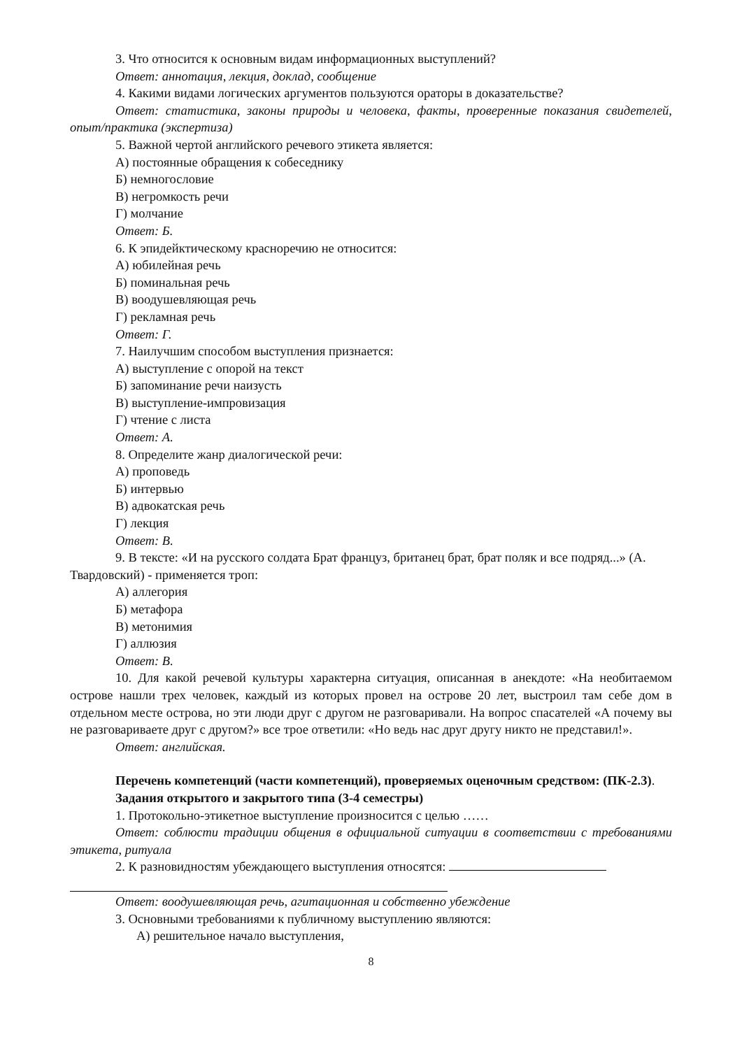3. Что относится к основным видам информационных выступлений?
Ответ: аннотация, лекция, доклад, сообщение
4. Какими видами логических аргументов пользуются ораторы в доказательстве?
Ответ: статистика, законы природы и человека, факты, проверенные показания свидетелей, опыт/практика (экспертиза)
5. Важной чертой английского речевого этикета является:
А) постоянные обращения к собеседнику
Б) немногословие
В) негромкость речи
Г) молчание
Ответ: Б.
6. К эпидейктическому красноречию не относится:
А) юбилейная речь
Б) поминальная речь
В) воодушевляющая речь
Г) рекламная речь
Ответ: Г.
7. Наилучшим способом выступления признается:
А) выступление с опорой на текст
Б) запоминание речи наизусть
В) выступление-импровизация
Г) чтение с листа
Ответ: А.
8. Определите жанр диалогической речи:
А) проповедь
Б) интервью
В) адвокатская речь
Г) лекция
Ответ: В.
9. В тексте: «И на русского солдата Брат француз, британец брат, брат поляк и все подряд...» (А. Твардовский) - применяется троп:
А) аллегория
Б) метафора
В) метонимия
Г) аллюзия
Ответ: В.
10. Для какой речевой культуры характерна ситуация, описанная в анекдоте: «На необитаемом острове нашли трех человек, каждый из которых провел на острове 20 лет, выстроил там себе дом в отдельном месте острова, но эти люди друг с другом не разговаривали. На вопрос спасателей «А почему вы не разговариваете друг с другом?» все трое ответили: «Но ведь нас друг другу никто не представил!».
Ответ: английская.
Перечень компетенций (части компетенций), проверяемых оценочным средством: (ПК-2.3).
Задания открытого и закрытого типа (3-4 семестры)
1. Протокольно-этикетное выступление произносится с целью ……
Ответ: соблюсти традиции общения в официальной ситуации в соответствии с требованиями этикета, ритуала
2. К разновидностям убеждающего выступления относятся:
Ответ: воодушевляющая речь, агитационная и собственно убеждение
3. Основными требованиями к публичному выступлению являются:
А) решительное начало выступления,
8